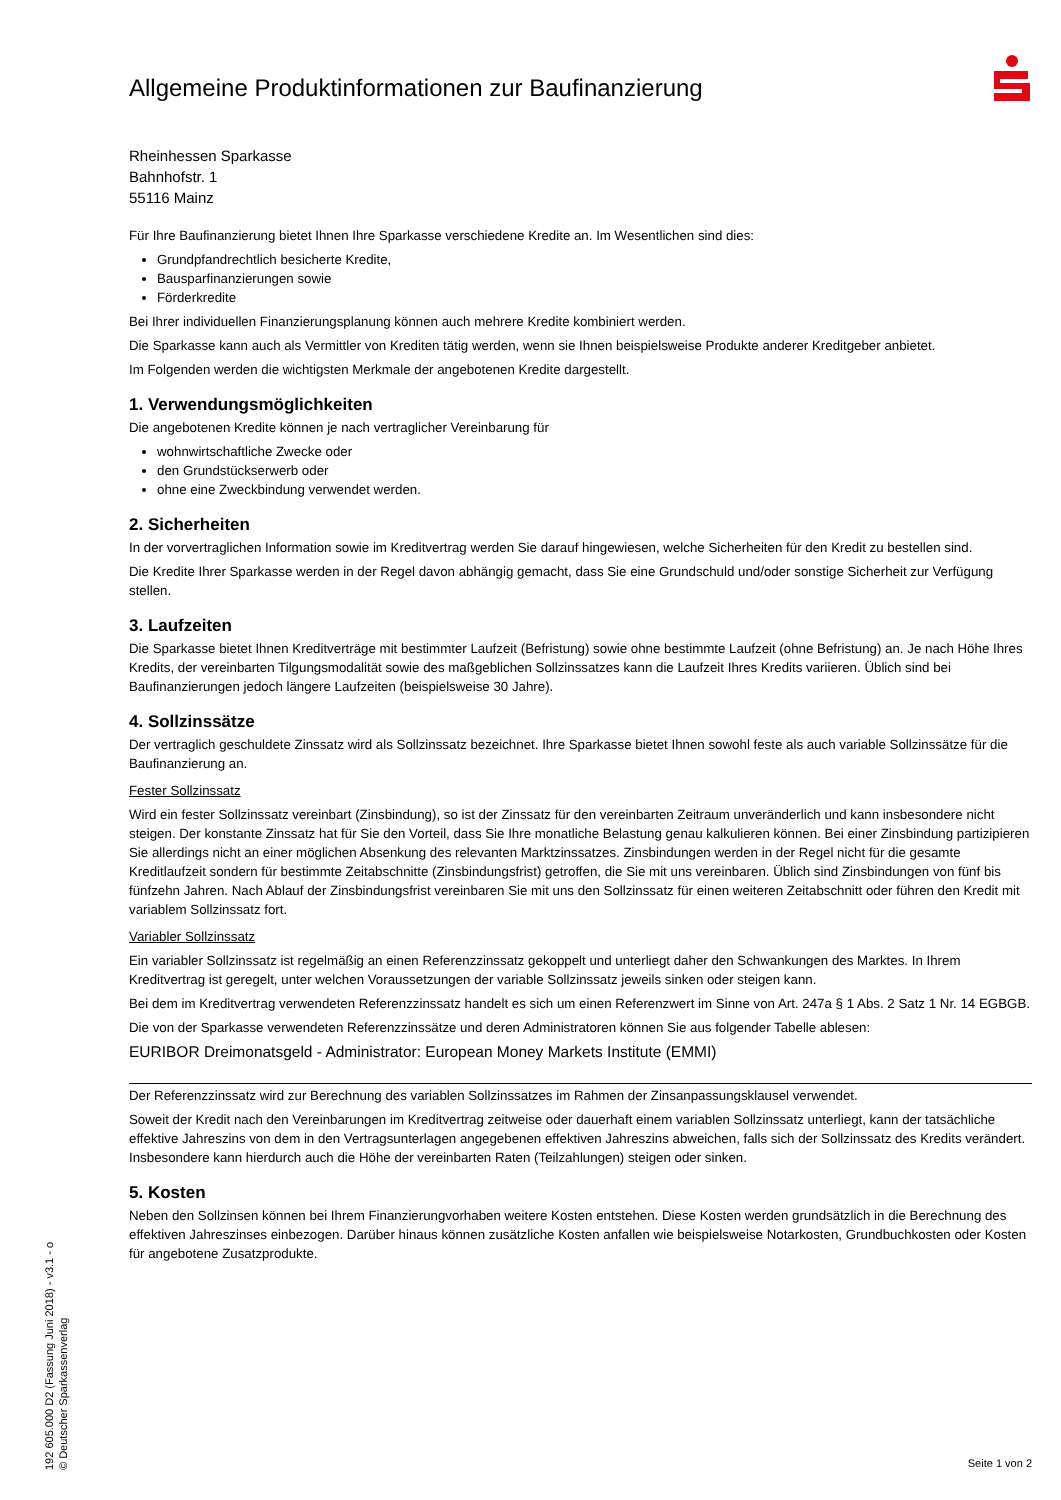Allgemeine Produktinformationen zur Baufinanzierung
Rheinhessen Sparkasse
Bahnhofstr. 1
55116 Mainz
Für Ihre Baufinanzierung bietet Ihnen Ihre Sparkasse verschiedene Kredite an. Im Wesentlichen sind dies:
Grundpfandrechtlich besicherte Kredite,
Bausparfinanzierungen sowie
Förderkredite
Bei Ihrer individuellen Finanzierungsplanung können auch mehrere Kredite kombiniert werden.
Die Sparkasse kann auch als Vermittler von Krediten tätig werden, wenn sie Ihnen beispielsweise Produkte anderer Kreditgeber anbietet.
Im Folgenden werden die wichtigsten Merkmale der angebotenen Kredite dargestellt.
1. Verwendungsmöglichkeiten
Die angebotenen Kredite können je nach vertraglicher Vereinbarung für
wohnwirtschaftliche Zwecke oder
den Grundstückserwerb oder
ohne eine Zweckbindung verwendet werden.
2. Sicherheiten
In der vorvertraglichen Information sowie im Kreditvertrag werden Sie darauf hingewiesen, welche Sicherheiten für den Kredit zu bestellen sind.
Die Kredite Ihrer Sparkasse werden in der Regel davon abhängig gemacht, dass Sie eine Grundschuld und/oder sonstige Sicherheit zur Verfügung stellen.
3. Laufzeiten
Die Sparkasse bietet Ihnen Kreditverträge mit bestimmter Laufzeit (Befristung) sowie ohne bestimmte Laufzeit (ohne Befristung) an. Je nach Höhe Ihres Kredits, der vereinbarten Tilgungsmodalität sowie des maßgeblichen Sollzinssatzes kann die Laufzeit Ihres Kredits variieren. Üblich sind bei Baufinanzierungen jedoch längere Laufzeiten (beispielsweise 30 Jahre).
4. Sollzinssätze
Der vertraglich geschuldete Zinssatz wird als Sollzinssatz bezeichnet. Ihre Sparkasse bietet Ihnen sowohl feste als auch variable Sollzinssätze für die Baufinanzierung an.
Fester Sollzinssatz
Wird ein fester Sollzinssatz vereinbart (Zinsbindung), so ist der Zinssatz für den vereinbarten Zeitraum unveränderlich und kann insbesondere nicht steigen. Der konstante Zinssatz hat für Sie den Vorteil, dass Sie Ihre monatliche Belastung genau kalkulieren können. Bei einer Zinsbindung partizipieren Sie allerdings nicht an einer möglichen Absenkung des relevanten Marktzinssatzes. Zinsbindungen werden in der Regel nicht für die gesamte Kreditlaufzeit sondern für bestimmte Zeitabschnitte (Zinsbindungsfrist) getroffen, die Sie mit uns vereinbaren. Üblich sind Zinsbindungen von fünf bis fünfzehn Jahren. Nach Ablauf der Zinsbindungsfrist vereinbaren Sie mit uns den Sollzinssatz für einen weiteren Zeitabschnitt oder führen den Kredit mit variablem Sollzinssatz fort.
Variabler Sollzinssatz
Ein variabler Sollzinssatz ist regelmäßig an einen Referenzzinssatz gekoppelt und unterliegt daher den Schwankungen des Marktes. In Ihrem Kreditvertrag ist geregelt, unter welchen Voraussetzungen der variable Sollzinssatz jeweils sinken oder steigen kann.
Bei dem im Kreditvertrag verwendeten Referenzzinssatz handelt es sich um einen Referenzwert im Sinne von Art. 247a § 1 Abs. 2 Satz 1 Nr. 14 EGBGB.
Die von der Sparkasse verwendeten Referenzzinssätze und deren Administratoren können Sie aus folgender Tabelle ablesen:
EURIBOR Dreimonatsgeld - Administrator: European Money Markets Institute (EMMI)
Der Referenzzinssatz wird zur Berechnung des variablen Sollzinssatzes im Rahmen der Zinsanpassungsklausel verwendet.
Soweit der Kredit nach den Vereinbarungen im Kreditvertrag zeitweise oder dauerhaft einem variablen Sollzinssatz unterliegt, kann der tatsächliche effektive Jahreszins von dem in den Vertragsunterlagen angegebenen effektiven Jahreszins abweichen, falls sich der Sollzinssatz des Kredits verändert. Insbesondere kann hierdurch auch die Höhe der vereinbarten Raten (Teilzahlungen) steigen oder sinken.
5. Kosten
Neben den Sollzinsen können bei Ihrem Finanzierungvorhaben weitere Kosten entstehen. Diese Kosten werden grundsätzlich in die Berechnung des effektiven Jahreszinses einbezogen. Darüber hinaus können zusätzliche Kosten anfallen wie beispielsweise Notarkosten, Grundbuchkosten oder Kosten für angebotene Zusatzprodukte.
192 605.000 D2 (Fassung Juni 2018) - v3.1 - o
© Deutscher Sparkassenverlag
Seite 1 von 2